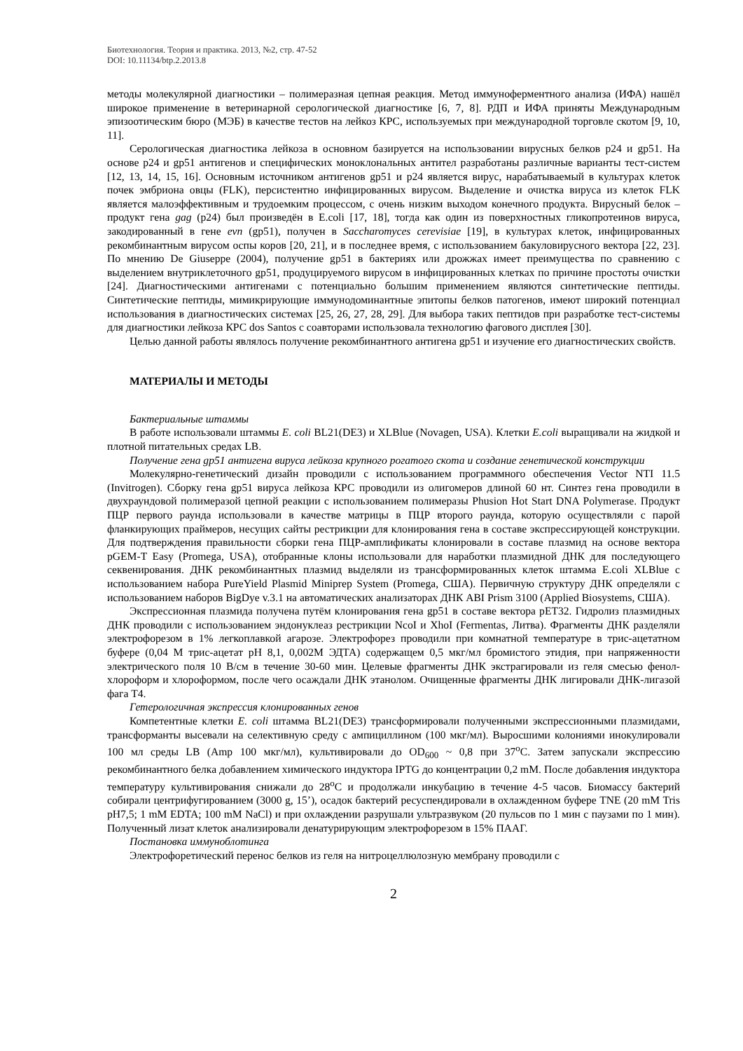Биотехнология. Теория и практика. 2013, №2, стр. 47-52
DOI: 10.11134/btp.2.2013.8
методы молекулярной диагностики – полимеразная цепная реакция. Метод иммуноферментного анализа (ИФА) нашёл широкое применение в ветеринарной серологической диагностике [6, 7, 8]. РДП и ИФА приняты Международным эпизоотическим бюро (МЭБ) в качестве тестов на лейкоз КРС, используемых при международной торговле скотом [9, 10, 11].
Серологическая диагностика лейкоза в основном базируется на использовании вирусных белков p24 и gp51. На основе p24 и gp51 антигенов и специфических моноклональных антител разработаны различные варианты тест-систем [12, 13, 14, 15, 16]. Основным источником антигенов gp51 и p24 является вирус, нарабатываемый в культурах клеток почек эмбриона овцы (FLK), персистентно инфицированных вирусом. Выделение и очистка вируса из клеток FLK является малоэффективным и трудоемким процессом, с очень низким выходом конечного продукта. Вирусный белок – продукт гена gag (p24) был произведён в E.coli [17, 18], тогда как один из поверхностных гликопротеинов вируса, закодированный в гене evn (gp51), получен в Saccharomyces cerevisiae [19], в культурах клеток, инфицированных рекомбинантным вирусом оспы коров [20, 21], и в последнее время, с использованием бакуловирусного вектора [22, 23]. По мнению De Giuseppe (2004), получение gp51 в бактериях или дрожжах имеет преимущества по сравнению с выделением внутриклеточного gp51, продуцируемого вирусом в инфицированных клетках по причине простоты очистки [24]. Диагностическими антигенами с потенциально большим применением являются синтетические пептиды. Синтетические пептиды, мимикрирующие иммунодоминантные эпитопы белков патогенов, имеют широкий потенциал использования в диагностических системах [25, 26, 27, 28, 29]. Для выбора таких пептидов при разработке тест-системы для диагностики лейкоза КРС dos Santos с соавторами использовала технологию фагового дисплея [30].
Целью данной работы являлось получение рекомбинантного антигена gp51 и изучение его диагностических свойств.
МАТЕРИАЛЫ И МЕТОДЫ
Бактериальные штаммы
В работе использовали штаммы E. coli BL21(DE3) и XLBlue (Novagen, USA). Клетки E.coli выращивали на жидкой и плотной питательных средах LB.
Получение гена gp51 антигена вируса лейкоза крупного рогатого скота и создание генетической конструкции
Молекулярно-генетический дизайн проводили с использованием программного обеспечения Vector NTI 11.5 (Invitrogen). Сборку гена gp51 вируса лейкоза КРС проводили из олигомеров длиной 60 нт. Синтез гена проводили в двухраундовой полимеразой цепной реакции с использованием полимеразы Phusion Hot Start DNA Polymerase. Продукт ПЦР первого раунда использовали в качестве матрицы в ПЦР второго раунда, которую осуществляли с парой фланкирующих праймеров, несущих сайты рестрикции для клонирования гена в составе экспрессирующей конструкции. Для подтверждения правильности сборки гена ПЦР-амплификаты клонировали в составе плазмид на основе вектора pGEM-T Easy (Promega, USA), отобранные клоны использовали для наработки плазмидной ДНК для последующего секвенирования. ДНК рекомбинантных плазмид выделяли из трансформированных клеток штамма E.coli XLBlue с использованием набора PureYield Plasmid Miniprep System (Promega, США). Первичную структуру ДНК определяли с использованием наборов BigDye v.3.1 на автоматических анализаторах ДНК ABI Prism 3100 (Applied Biosystems, США).
Экспрессионная плазмида получена путём клонирования гена gp51 в составе вектора pET32. Гидролиз плазмидных ДНК проводили с использованием эндонуклеаз рестрикции NcoI и XhoI (Fermentas, Литва). Фрагменты ДНК разделяли электрофорезом в 1% легкоплавкой агарозе. Электрофорез проводили при комнатной температуре в трис-ацетатном буфере (0,04 М трис-ацетат pH 8,1, 0,002М ЭДТА) содержащем 0,5 мкг/мл бромистого этидия, при напряженности электрического поля 10 В/см в течение 30-60 мин. Целевые фрагменты ДНК экстрагировали из геля смесью фенол-хлороформ и хлороформом, после чего осаждали ДНК этанолом. Очищенные фрагменты ДНК лигировали ДНК-лигазой фага Т4.
Гетерологичная экспрессия клонированных генов
Компетентные клетки E. coli штамма BL21(DE3) трансформировали полученными экспрессионными плазмидами, трансформанты высевали на селективную среду с ампициллином (100 мкг/мл). Выросшими колониями инокулировали 100 мл среды LB (Amp 100 мкг/мл), культивировали до OD<sub>600</sub> ~ 0,8 при 37<sup>o</sup>C. Затем запускали экспрессию рекомбинантного белка добавлением химического индуктора IPTG до концентрации 0,2 mM. После добавления индуктора температуру культивирования снижали до 28<sup>o</sup>C и продолжали инкубацию в течение 4-5 часов. Биомассу бактерий собирали центрифугированием (3000 g, 15’), осадок бактерий ресуспендировали в охлажденном буфере TNE (20 mM Tris pH7,5; 1 mM EDTA; 100 mM NaCl) и при охлаждении разрушали ультразвуком (20 пульсов по 1 мин с паузами по 1 мин). Полученный лизат клеток анализировали денатурирующим электрофорезом в 15% ПААГ.
Постановка иммуноблотинга
Электрофоретический перенос белков из геля на нитроцеллюлозную мембрану проводили с
2